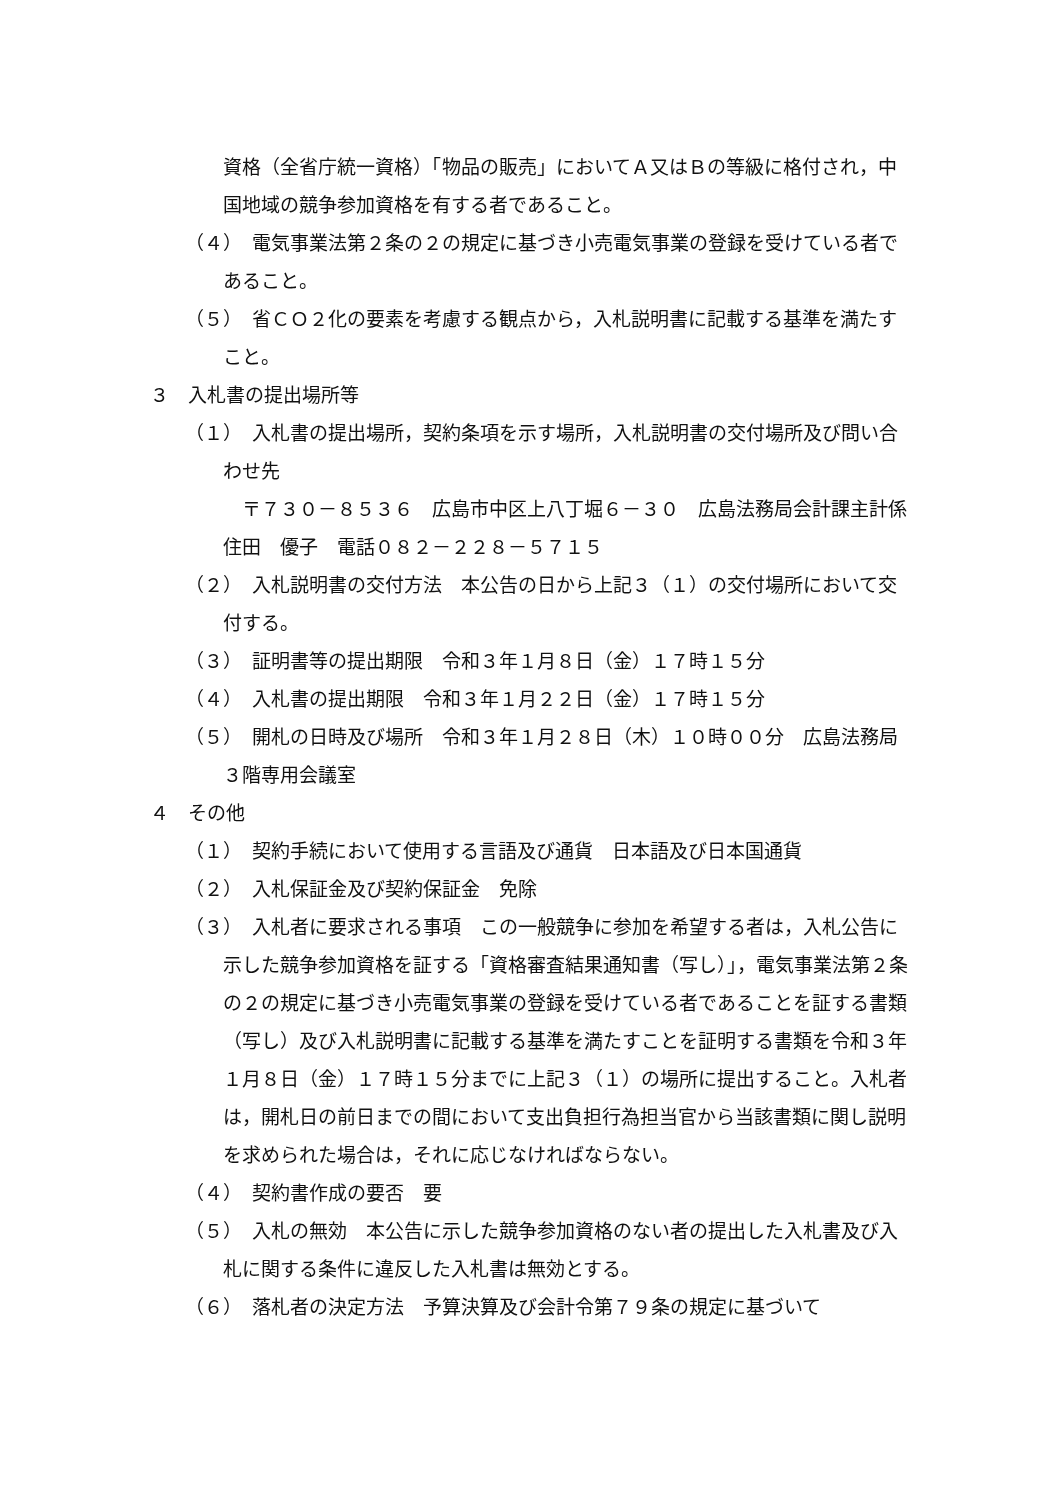資格（全省庁統一資格）「物品の販売」においてＡ又はＢの等級に格付され，中国地域の競争参加資格を有する者であること。
（４）　電気事業法第２条の２の規定に基づき小売電気事業の登録を受けている者であること。
（５）　省ＣＯ２化の要素を考慮する観点から，入札説明書に記載する基準を満たすこと。
３　入札書の提出場所等
（１）　入札書の提出場所，契約条項を示す場所，入札説明書の交付場所及び問い合わせ先
　〒７３０－８５３６　広島市中区上八丁堀６－３０　広島法務局会計課主計係　住田　優子　電話０８２－２２８－５７１５
（２）　入札説明書の交付方法　本公告の日から上記３（１）の交付場所において交付する。
（３）　証明書等の提出期限　令和３年１月８日（金）１７時１５分
（４）　入札書の提出期限　令和３年１月２２日（金）１７時１５分
（５）　開札の日時及び場所　令和３年１月２８日（木）１０時００分　広島法務局３階専用会議室
４　その他
（１）　契約手続において使用する言語及び通貨　日本語及び日本国通貨
（２）　入札保証金及び契約保証金　免除
（３）　入札者に要求される事項　この一般競争に参加を希望する者は，入札公告に示した競争参加資格を証する「資格審査結果通知書（写し）」，電気事業法第２条の２の規定に基づき小売電気事業の登録を受けている者であることを証する書類（写し）及び入札説明書に記載する基準を満たすことを証明する書類を令和３年１月８日（金）１７時１５分までに上記３（１）の場所に提出すること。入札者は，開札日の前日までの間において支出負担行為担当官から当該書類に関し説明を求められた場合は，それに応じなければならない。
（４）　契約書作成の要否　要
（５）　入札の無効　本公告に示した競争参加資格のない者の提出した入札書及び入札に関する条件に違反した入札書は無効とする。
（６）　落札者の決定方法　予算決算及び会計令第７９条の規定に基づいて